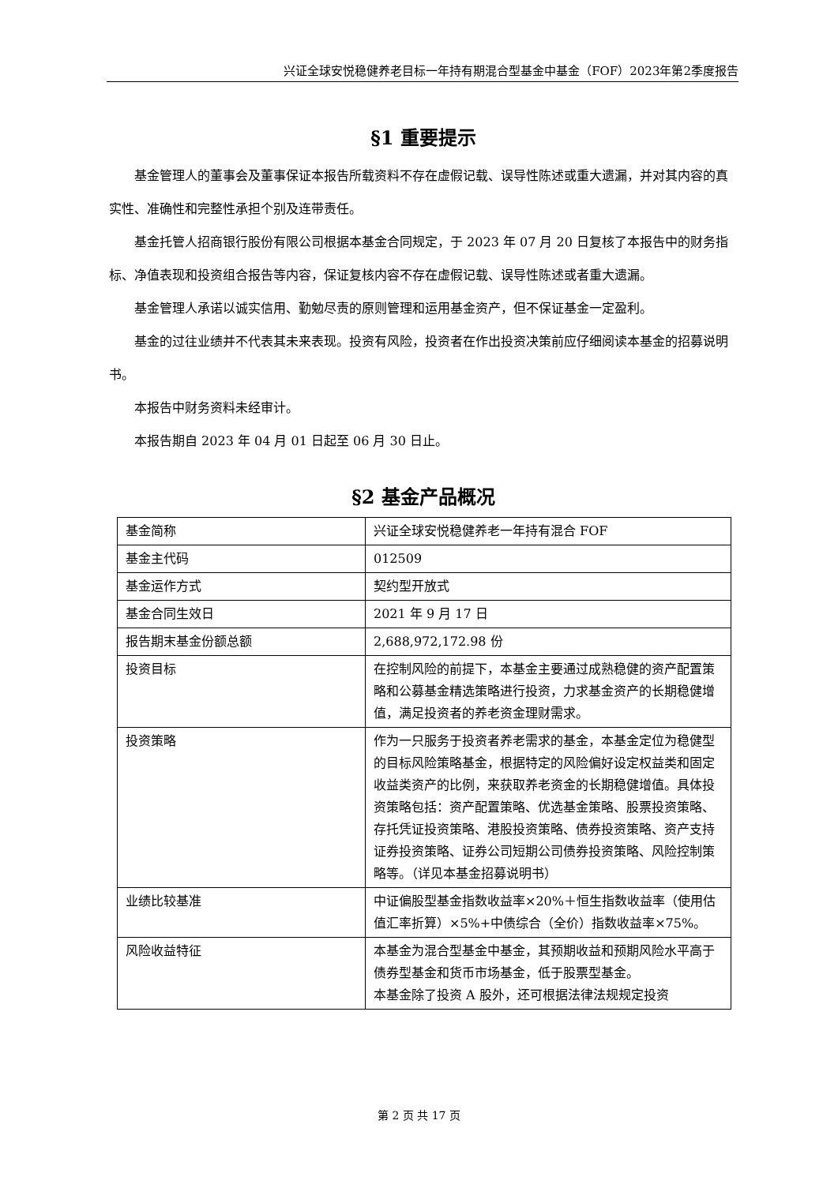兴证全球安悦稳健养老目标一年持有期混合型基金中基金（FOF）2023年第2季度报告
§1 重要提示
基金管理人的董事会及董事保证本报告所载资料不存在虚假记载、误导性陈述或重大遗漏，并对其内容的真实性、准确性和完整性承担个别及连带责任。
基金托管人招商银行股份有限公司根据本基金合同规定，于 2023 年 07 月 20 日复核了本报告中的财务指标、净值表现和投资组合报告等内容，保证复核内容不存在虚假记载、误导性陈述或者重大遗漏。
基金管理人承诺以诚实信用、勤勉尽责的原则管理和运用基金资产，但不保证基金一定盈利。
基金的过往业绩并不代表其未来表现。投资有风险，投资者在作出投资决策前应仔细阅读本基金的招募说明书。
本报告中财务资料未经审计。
本报告期自 2023 年 04 月 01 日起至 06 月 30 日止。
§2 基金产品概况
| 基金简称 | 兴证全球安悦稳健养老一年持有混合 FOF |
| 基金主代码 | 012509 |
| 基金运作方式 | 契约型开放式 |
| 基金合同生效日 | 2021 年 9 月 17 日 |
| 报告期末基金份额总额 | 2,688,972,172.98 份 |
| 投资目标 | 在控制风险的前提下，本基金主要通过成熟稳健的资产配置策略和公募基金精选策略进行投资，力求基金资产的长期稳健增值，满足投资者的养老资金理财需求。 |
| 投资策略 | 作为一只服务于投资者养老需求的基金，本基金定位为稳健型的目标风险策略基金，根据特定的风险偏好设定权益类和固定收益类资产的比例，来获取养老资金的长期稳健增值。具体投资策略包括：资产配置策略、优选基金策略、股票投资策略、存托凭证投资策略、港股投资策略、债券投资策略、资产支持证券投资策略、证券公司短期公司债券投资策略、风险控制策略等。（详见本基金招募说明书） |
| 业绩比较基准 | 中证偏股型基金指数收益率×20%＋恒生指数收益率（使用估值汇率折算）×5%+中债综合（全价）指数收益率×75%。 |
| 风险收益特征 | 本基金为混合型基金中基金，其预期收益和预期风险水平高于债券型基金和货币市场基金，低于股票型基金。 本基金除了投资 A 股外，还可根据法律法规规定投资 |
第 2 页 共 17 页